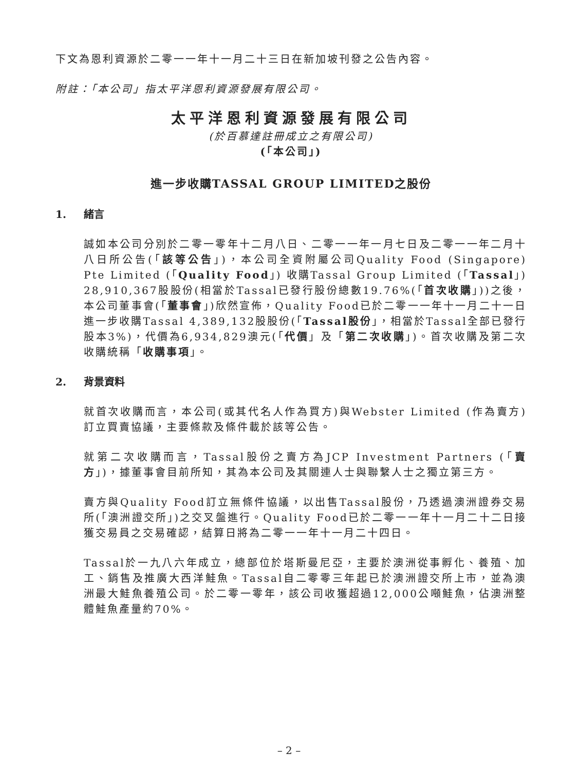下文為恩利資源於二零一一年十一月二十三日在新加坡刊發之公告內容。
附註：「本公司」指太平洋恩利資源發展有限公司。
太平洋恩利資源發展有限公司
(於百慕達註冊成立之有限公司)
(「本公司」)
進一步收購TASSAL GROUP LIMITED之股份
1. 緒言
誠如本公司分別於二零一零年十二月八日、二零一一年一月七日及二零一一年二月十八日所公告(「該等公告」)，本公司全資附屬公司Quality Food (Singapore) Pte Limited (「Quality Food」) 收購Tassal Group Limited (「Tassal」) 28,910,367股股份(相當於Tassal已發行股份總數19.76%(「首次收購」))之後，本公司董事會(「董事會」)欣然宣佈，Quality Food已於二零一一年十一月二十一日進一步收購Tassal 4,389,132股股份(「Tassal股份」，相當於Tassal全部已發行股本3%)，代價為6,934,829澳元(「代價」及「第二次收購」)。首次收購及第二次收購統稱「收購事項」。
2. 背景資料
就首次收購而言，本公司(或其代名人作為買方)與Webster Limited (作為賣方)訂立買賣協議，主要條款及條件載於該等公告。
就第二次收購而言，Tassal股份之賣方為JCP Investment Partners (「賣方」)，據董事會目前所知，其為本公司及其關連人士與聯繫人士之獨立第三方。
賣方與Quality Food訂立無條件協議，以出售Tassal股份，乃透過澳洲證券交易所(「澳洲證交所」)之交叉盤進行。Quality Food已於二零一一年十一月二十二日接獲交易員之交易確認，結算日將為二零一一年十一月二十四日。
Tassal於一九八六年成立，總部位於塔斯曼尼亞，主要於澳洲從事孵化、養殖、加工、銷售及推廣大西洋鮭魚。Tassal自二零零三年起已於澳洲證交所上市，並為澳洲最大鮭魚養殖公司。於二零一零年，該公司收獲超過12,000公噸鮭魚，佔澳洲整體鮭魚產量約70%。
– 2 –